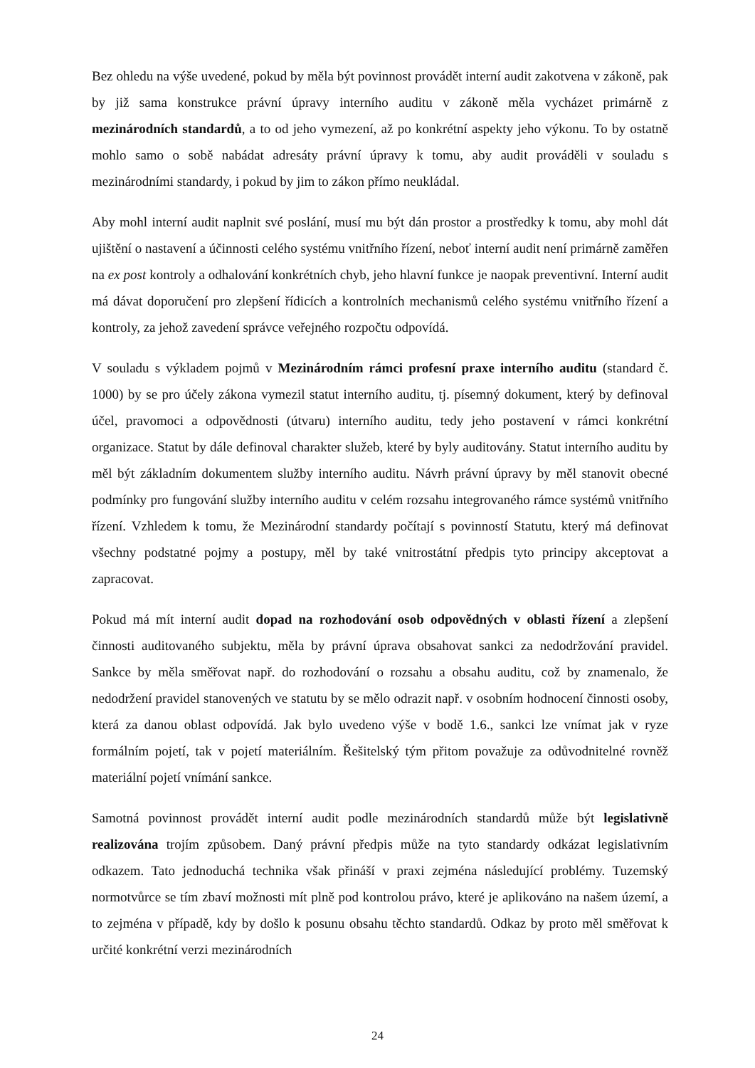Bez ohledu na výše uvedené, pokud by měla být povinnost provádět interní audit zakotvena v zákoně, pak by již sama konstrukce právní úpravy interního auditu v zákoně měla vycházet primárně z mezinárodních standardů, a to od jeho vymezení, až po konkrétní aspekty jeho výkonu. To by ostatně mohlo samo o sobě nabádat adresáty právní úpravy k tomu, aby audit prováděli v souladu s mezinárodními standardy, i pokud by jim to zákon přímo neukládal.
Aby mohl interní audit naplnit své poslání, musí mu být dán prostor a prostředky k tomu, aby mohl dát ujištění o nastavení a účinnosti celého systému vnitřního řízení, neboť interní audit není primárně zaměřen na ex post kontroly a odhalování konkrétních chyb, jeho hlavní funkce je naopak preventivní. Interní audit má dávat doporučení pro zlepšení řídicích a kontrolních mechanismů celého systému vnitřního řízení a kontroly, za jehož zavedení správce veřejného rozpočtu odpovídá.
V souladu s výkladem pojmů v Mezinárodním rámci profesní praxe interního auditu (standard č. 1000) by se pro účely zákona vymezil statut interního auditu, tj. písemný dokument, který by definoval účel, pravomoci a odpovědnosti (útvaru) interního auditu, tedy jeho postavení v rámci konkrétní organizace. Statut by dále definoval charakter služeb, které by byly auditovány. Statut interního auditu by měl být základním dokumentem služby interního auditu. Návrh právní úpravy by měl stanovit obecné podmínky pro fungování služby interního auditu v celém rozsahu integrovaného rámce systémů vnitřního řízení. Vzhledem k tomu, že Mezinárodní standardy počítají s povinností Statutu, který má definovat všechny podstatné pojmy a postupy, měl by také vnitrostátní předpis tyto principy akceptovat a zapracovat.
Pokud má mít interní audit dopad na rozhodování osob odpovědných v oblasti řízení a zlepšení činnosti auditovaného subjektu, měla by právní úprava obsahovat sankci za nedodržování pravidel. Sankce by měla směřovat např. do rozhodování o rozsahu a obsahu auditu, což by znamenalo, že nedodržení pravidel stanovených ve statutu by se mělo odrazit např. v osobním hodnocení činnosti osoby, která za danou oblast odpovídá. Jak bylo uvedeno výše v bodě 1.6., sankci lze vnímat jak v ryze formálním pojetí, tak v pojetí materiálním. Řešitelský tým přitom považuje za odůvodnitelné rovněž materiální pojetí vnímání sankce.
Samotná povinnost provádět interní audit podle mezinárodních standardů může být legislativně realizována trojím způsobem. Daný právní předpis může na tyto standardy odkázat legislativním odkazem. Tato jednoduchá technika však přináší v praxi zejména následující problémy. Tuzemský normotvůrce se tím zbaví možnosti mít plně pod kontrolou právo, které je aplikováno na našem území, a to zejména v případě, kdy by došlo k posunu obsahu těchto standardů. Odkaz by proto měl směřovat k určité konkrétní verzi mezinárodních
24